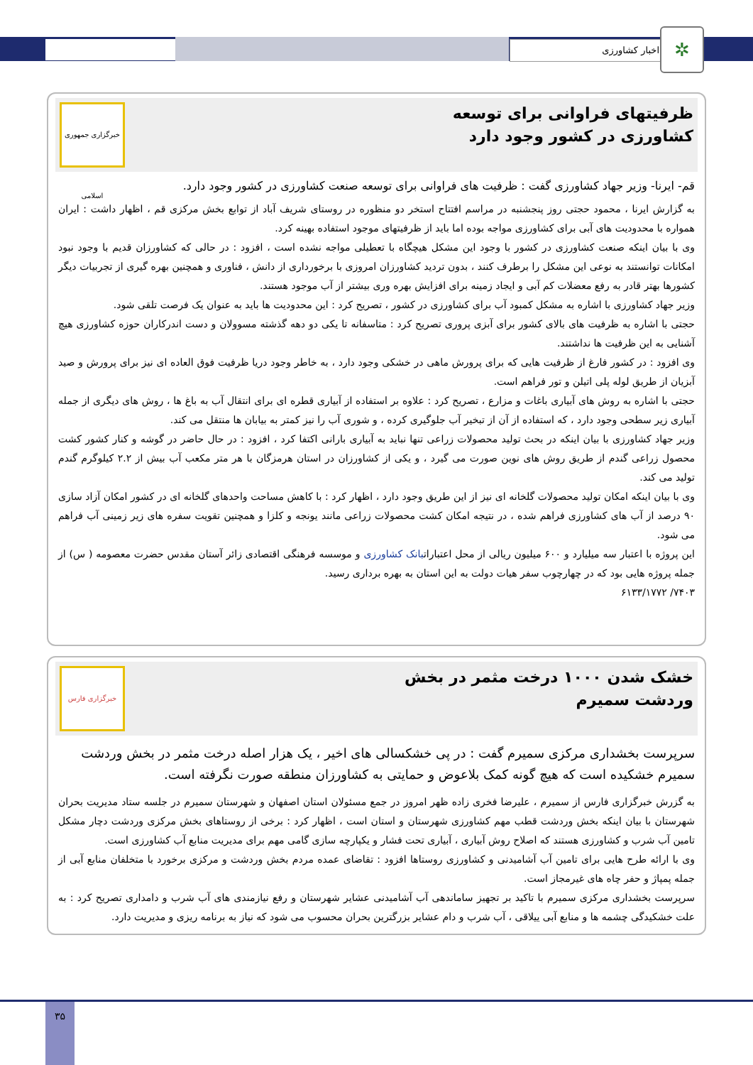اخبار کشاورزی ✲
ظرفیتهای فراوانی برای توسعه کشاورزی در کشور وجود دارد
خبرگزاری جمهوری اسلامی
قم- ایرنا- وزیر جهاد کشاورزی گفت : ظرفیت های فراوانی برای توسعه صنعت کشاورزی در کشور وجود دارد.
به گزارش ایرنا ، محمود حجتی روز پنجشنبه در مراسم افتتاح استخر دو منظوره در روستای شریف آباد از توابع بخش مرکزی قم ، اظهار داشت : ایران همواره با محدودیت های آبی برای کشاورزی مواجه بوده اما باید از ظرفیتهای موجود استفاده بهینه کرد.
وی با بیان اینکه صنعت کشاورزی در کشور با وجود این مشکل هیچگاه با تعطیلی مواجه نشده است ، افزود : در حالی که کشاورزان قدیم با وجود نبود امکانات توانستند به نوعی این مشکل را برطرف کنند ، بدون تردید کشاورزان امروزی با برخورداری از دانش ، فناوری و همچنین بهره گیری از تجربیات دیگر کشورها بهتر قادر به رفع معضلات کم آبی و ایجاد زمینه برای افزایش بهره وری بیشتر از آب موجود هستند.
وزیر جهاد کشاورزی با اشاره به مشکل کمبود آب برای کشاورزی در کشور ، تصریح کرد : این محدودیت ها باید به عنوان یک فرصت تلقی شود.
حجتی با اشاره به ظرفیت های بالای کشور برای آبزی پروری تصریح کرد : متاسفانه تا یکی دو دهه گذشته مسوولان و دست اندرکاران حوزه کشاورزی هیچ آشنایی به این ظرفیت ها نداشتند.
وی افزود : در کشور فارغ از ظرفیت هایی که برای پرورش ماهی در خشکی وجود دارد ، به خاطر وجود دریا ظرفیت فوق العاده ای نیز برای پرورش و صید آبزیان از طریق لوله پلی اتیلن و تور فراهم است.
حجتی با اشاره به روش های آبیاری باغات و مزارع ، تصریح کرد : علاوه بر استفاده از آبیاری قطره ای برای انتقال آب به باغ ها ، روش های دیگری از جمله آبیاری زیر سطحی وجود دارد ، که استفاده از آن از تبخیر آب جلوگیری کرده ، و شوری آب را نیز کمتر به بیابان ها منتقل می کند.
وزیر جهاد کشاورزی با بیان اینکه در بحث تولید محصولات زراعی تنها نباید به آبیاری بارانی اکتفا کرد ، افزود : در حال حاضر در گوشه و کنار کشور کشت محصول زراعی گندم از طریق روش های نوین صورت می گیرد ، و یکی از کشاورزان در استان هرمزگان با هر متر مکعب آب بیش از ۲.۲ کیلوگرم گندم تولید می کند.
وی با بیان اینکه امکان تولید محصولات گلخانه ای نیز از این طریق وجود دارد ، اظهار کرد : با کاهش مساحت واحدهای گلخانه ای در کشور امکان آزاد سازی ۹۰ درصد از آب های کشاورزی فراهم شده ، در نتیجه امکان کشت محصولات زراعی مانند یونجه و کلزا و همچنین تقویت سفره های زیر زمینی آب فراهم می شود.
این پروژه با اعتبار سه میلیارد و ۶۰۰ میلیون ریالی از محل اعتباراتبانک کشاورزی و موسسه فرهنگی اقتصادی زائر آستان مقدس حضرت معصومه ( س) از جمله پروژه هایی بود که در چهارچوب سفر هیات دولت به این استان به بهره برداری رسید.
۷۴۰۳/ ۶۱۳۳/۱۷۷۲
خشک شدن ۱۰۰۰ درخت مثمر در بخش وردشت سمیرم
خبرگزاری فارس
سرپرست بخشداری مرکزی سمیرم گفت : در پی خشکسالی های اخیر ، یک هزار اصله درخت مثمر در بخش وردشت سمیرم خشکیده است که هیچ گونه کمک بلاعوض و حمایتی به کشاورزان منطقه صورت نگرفته است.
به گزرش خبرگزاری فارس از سمیرم ، علیرضا فخری زاده ظهر امروز در جمع مسئولان استان اصفهان و شهرستان سمیرم در جلسه ستاد مدیریت بحران شهرستان با بیان اینکه بخش وردشت قطب مهم کشاورزی شهرستان و استان است ، اظهار کرد : برخی از روستاهای بخش مرکزی وردشت دچار مشکل تامین آب شرب و کشاورزی هستند که اصلاح روش آبیاری ، آبیاری تحت فشار و یکپارچه سازی گامی مهم برای مدیریت منابع آب کشاورزی است.
وی با ارائه طرح هایی برای تامین آب آشامیدنی و کشاورزی روستاها افزود : تقاضای عمده مردم بخش وردشت و مرکزی برخورد با متخلفان منابع آبی از جمله پمپاژ و حفر چاه های غیرمجاز است.
سرپرست بخشداری مرکزی سمیرم با تاکید بر تجهیز ساماندهی آب آشامیدنی عشایر شهرستان و رفع نیازمندی های آب شرب و دامداری تصریح کرد : به علت خشکیدگی چشمه ها و منابع آبی ییلاقی ، آب شرب و دام عشایر بزرگترین بحران محسوب می شود که نیاز به برنامه ریزی و مدیریت دارد.
۳۵